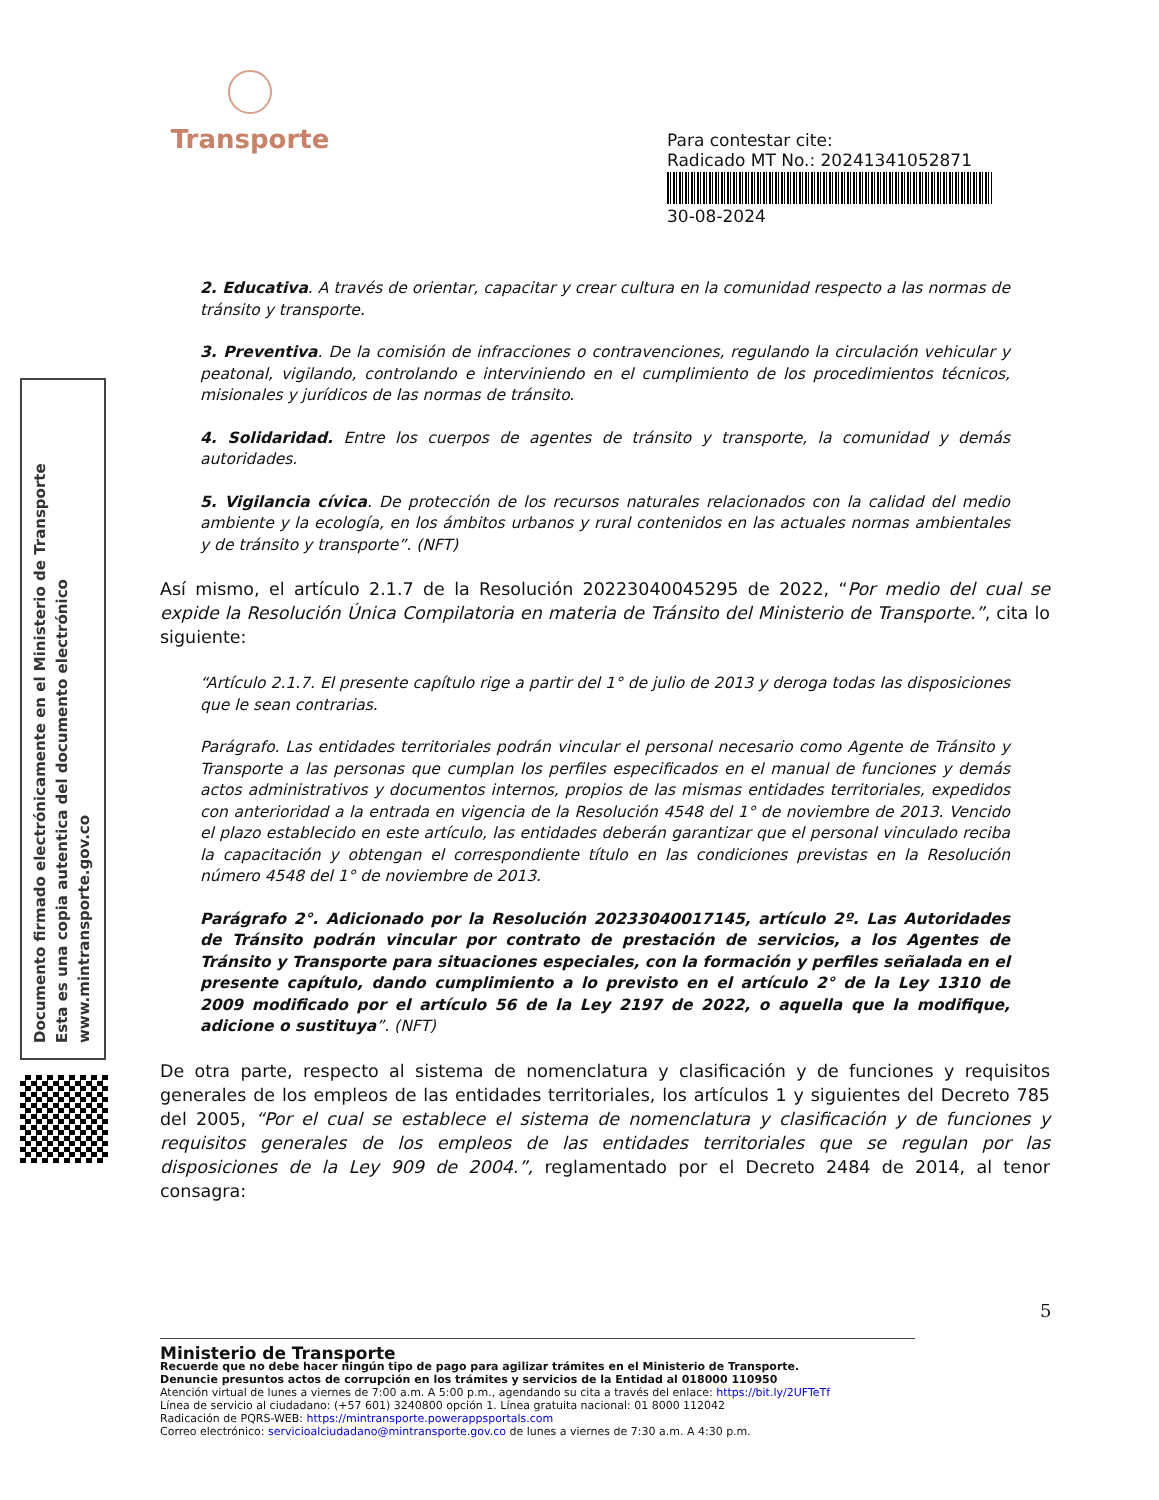Transporte
Para contestar cite:
Radicado MT No.: 20241341052871
30-08-2024
Documento firmado electrónicamente en el Ministerio de Transporte
Esta es una copia autentica del documento electrónico
www.mintransporte.gov.co
2. Educativa. A través de orientar, capacitar y crear cultura en la comunidad respecto a las normas de tránsito y transporte.
3. Preventiva. De la comisión de infracciones o contravenciones, regulando la circulación vehicular y peatonal, vigilando, controlando e interviniendo en el cumplimiento de los procedimientos técnicos, misionales y jurídicos de las normas de tránsito.
4. Solidaridad. Entre los cuerpos de agentes de tránsito y transporte, la comunidad y demás autoridades.
5. Vigilancia cívica. De protección de los recursos naturales relacionados con la calidad del medio ambiente y la ecología, en los ámbitos urbanos y rural contenidos en las actuales normas ambientales y de tránsito y transporte”. (NFT)
Así mismo, el artículo 2.1.7 de la Resolución 20223040045295 de 2022, “Por medio del cual se expide la Resolución Única Compilatoria en materia de Tránsito del Ministerio de Transporte.”, cita lo siguiente:
“Artículo 2.1.7. El presente capítulo rige a partir del 1° de julio de 2013 y deroga todas las disposiciones que le sean contrarias.
Parágrafo. Las entidades territoriales podrán vincular el personal necesario como Agente de Tránsito y Transporte a las personas que cumplan los perfiles especificados en el manual de funciones y demás actos administrativos y documentos internos, propios de las mismas entidades territoriales, expedidos con anterioridad a la entrada en vigencia de la Resolución 4548 del 1° de noviembre de 2013. Vencido el plazo establecido en este artículo, las entidades deberán garantizar que el personal vinculado reciba la capacitación y obtengan el correspondiente título en las condiciones previstas en la Resolución número 4548 del 1° de noviembre de 2013.
Parágrafo 2°. Adicionado por la Resolución 20233040017145, artículo 2º. Las Autoridades de Tránsito podrán vincular por contrato de prestación de servicios, a los Agentes de Tránsito y Transporte para situaciones especiales, con la formación y perfiles señalada en el presente capítulo, dando cumplimiento a lo previsto en el artículo 2° de la Ley 1310 de 2009 modificado por el artículo 56 de la Ley 2197 de 2022, o aquella que la modifique, adicione o sustituya”. (NFT)
De otra parte, respecto al sistema de nomenclatura y clasificación y de funciones y requisitos generales de los empleos de las entidades territoriales, los artículos 1 y siguientes del Decreto 785 del 2005, “Por el cual se establece el sistema de nomenclatura y clasificación y de funciones y requisitos generales de los empleos de las entidades territoriales que se regulan por las disposiciones de la Ley 909 de 2004.”, reglamentado por el Decreto 2484 de 2014, al tenor consagra:
5
Ministerio de Transporte
Recuerde que no debe hacer ningún tipo de pago para agilizar trámites en el Ministerio de Transporte.
Denuncie presuntos actos de corrupción en los trámites y servicios de la Entidad al 018000 110950
Atención virtual de lunes a viernes de 7:00 a.m. A 5:00 p.m., agendando su cita a través del enlace: https://bit.ly/2UFTeTf
Línea de servicio al ciudadano: (+57 601) 3240800 opción 1. Línea gratuita nacional: 01 8000 112042
Radicación de PQRS-WEB: https://mintransporte.powerappsportals.com
Correo electrónico: servicioalciudadano@mintransporte.gov.co de lunes a viernes de 7:30 a.m. A 4:30 p.m.